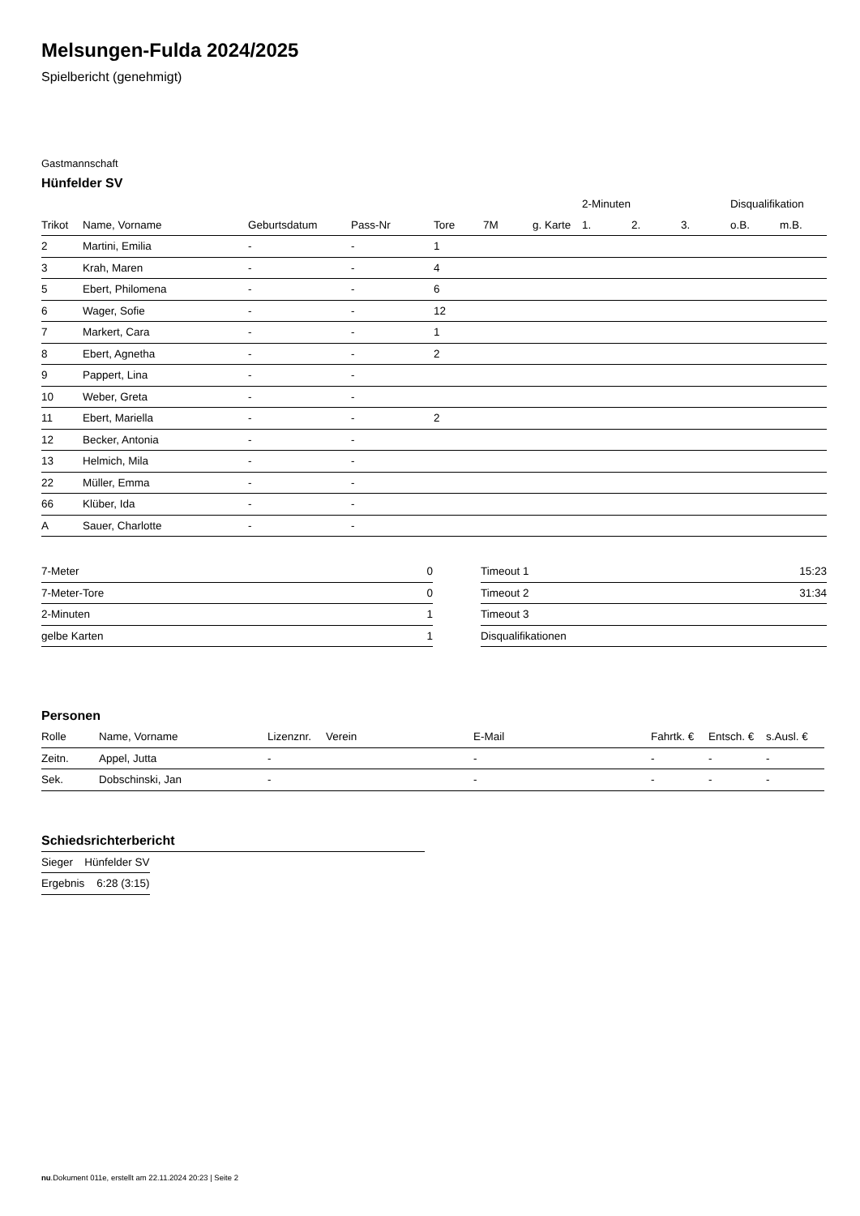Melsungen-Fulda 2024/2025
Spielbericht (genehmigt)
Gastmannschaft
Hünfelder SV
| | | | | | | | 2-Minuten | | | Disqualifikation | |
| --- | --- | --- | --- | --- | --- | --- | --- | --- | --- | --- | --- |
| Trikot | Name, Vorname | Geburtsdatum | Pass-Nr | Tore | 7M | g. Karte | 1. | 2. | 3. | o.B. | m.B. |
| 2 | Martini, Emilia | - | - | 1 | | | | | | | |
| 3 | Krah, Maren | - | - | 4 | | | | | | | |
| 5 | Ebert, Philomena | - | - | 6 | | | | | | | |
| 6 | Wager, Sofie | - | - | 12 | | | | | | | |
| 7 | Markert, Cara | - | - | 1 | | | | | | | |
| 8 | Ebert, Agnetha | - | - | 2 | | | | | | | |
| 9 | Pappert, Lina | - | - | | | | | | | | |
| 10 | Weber, Greta | - | - | | | | | | | | |
| 11 | Ebert, Mariella | - | - | 2 | | | | | | | |
| 12 | Becker, Antonia | - | - | | | | | | | | |
| 13 | Helmich, Mila | - | - | | | | | | | | |
| 22 | Müller, Emma | - | - | | | | | | | | |
| 66 | Klüber, Ida | - | - | | | | | | | | |
| A | Sauer, Charlotte | - | - | | | | | | | | |
| 7-Meter | 0 |
| 7-Meter-Tore | 0 |
| 2-Minuten | 1 |
| gelbe Karten | 1 |
| Timeout 1 | 15:23 |
| Timeout 2 | 31:34 |
| Timeout 3 | |
| Disqualifikationen | |
Personen
| Rolle | Name, Vorname | Lizenznr. | Verein | E-Mail | Fahrtk. € | Entsch. € | s.Ausl. € |
| --- | --- | --- | --- | --- | --- | --- | --- |
| Zeitn. | Appel, Jutta | - | | - | - | - | - |
| Sek. | Dobschinski, Jan | - | | - | - | - | - |
Schiedsrichterbericht
| Sieger | Hünfelder SV |
| Ergebnis | 6:28 (3:15) |
nu.Dokument 011e, erstellt am 22.11.2024 20:23 | Seite 2